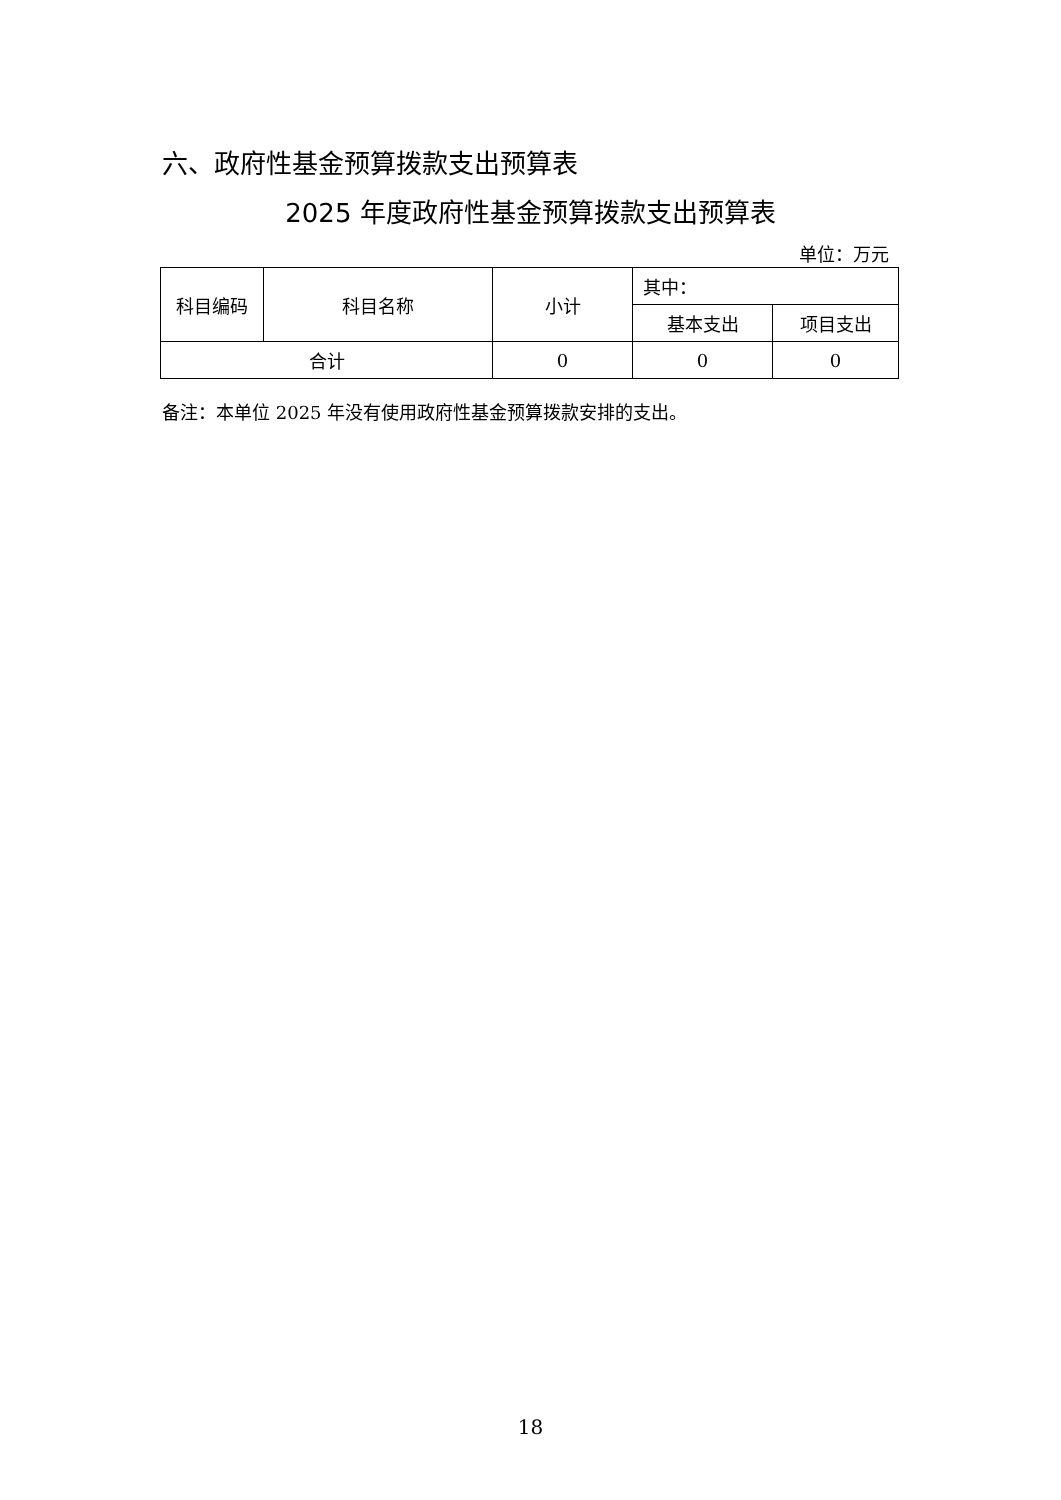六、政府性基金预算拨款支出预算表
2025 年度政府性基金预算拨款支出预算表
单位：万元
| 科目编码 | 科目名称 | 小计 | 其中： | |
| --- | --- | --- | --- | --- |
| | | | 基本支出 | 项目支出 |
| 合计 | | 0 | 0 | 0 |
备注：本单位 2025 年没有使用政府性基金预算拨款安排的支出。
18